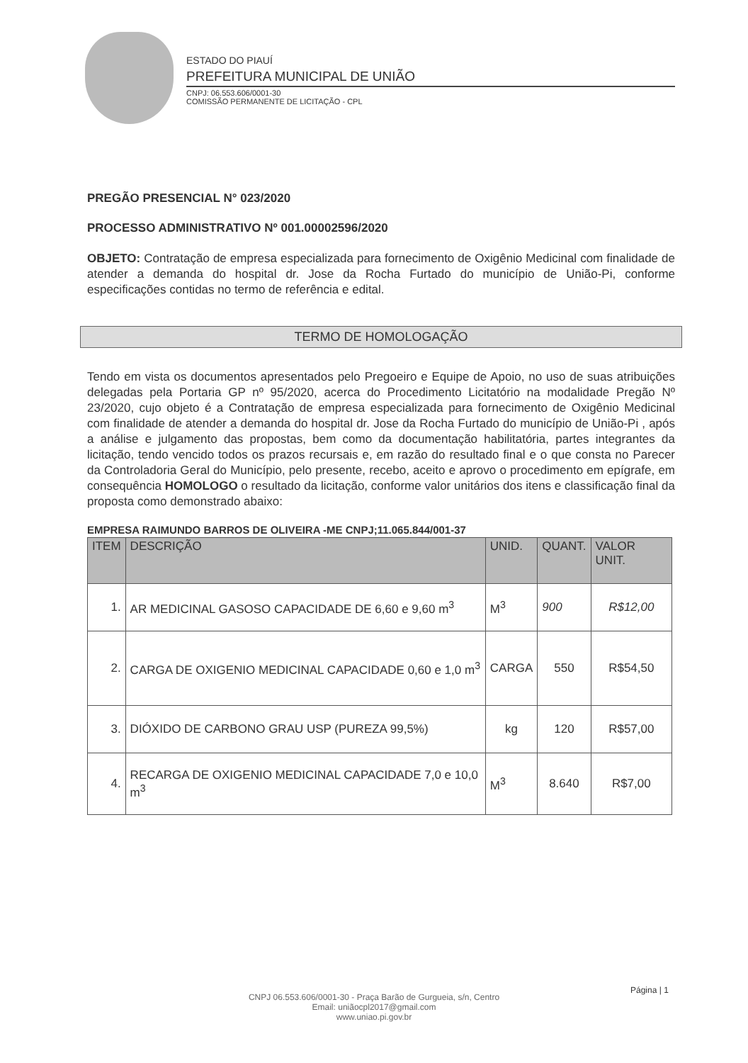ESTADO DO PIAUÍ
PREFEITURA MUNICIPAL DE UNIÃO
CNPJ: 06.553.606/0001-30
COMISSÃO PERMANENTE DE LICITAÇÃO - CPL
PREGÃO PRESENCIAL N° 023/2020
PROCESSO ADMINISTRATIVO Nº 001.00002596/2020
OBJETO: Contratação de empresa especializada para fornecimento de Oxigênio Medicinal com finalidade de atender a demanda do hospital dr. Jose da Rocha Furtado do município de União-Pi, conforme especificações contidas no termo de referência e edital.
TERMO DE HOMOLOGAÇÃO
Tendo em vista os documentos apresentados pelo Pregoeiro e Equipe de Apoio, no uso de suas atribuições delegadas pela Portaria GP nº 95/2020, acerca do Procedimento Licitatório na modalidade Pregão Nº 23/2020, cujo objeto é a Contratação de empresa especializada para fornecimento de Oxigênio Medicinal com finalidade de atender a demanda do hospital dr. Jose da Rocha Furtado do município de União-Pi , após a análise e julgamento das propostas, bem como da documentação habilitatória, partes integrantes da licitação, tendo vencido todos os prazos recursais e, em razão do resultado final e o que consta no Parecer da Controladoria Geral do Município, pelo presente, recebo, aceito e aprovo o procedimento em epígrafe, em consequência HOMOLOGO o resultado da licitação, conforme valor unitários dos itens e classificação final da proposta como demonstrado abaixo:
EMPRESA RAIMUNDO BARROS DE OLIVEIRA -ME CNPJ;11.065.844/001-37
| ITEM | DESCRIÇÃO | UNID. | QUANT. | VALOR UNIT. |
| --- | --- | --- | --- | --- |
| 1. | AR MEDICINAL GASOSO CAPACIDADE DE 6,60 e 9,60 m<sup>3</sup> | M<sup>3</sup> | 900 | R$12,00 |
| 2. | CARGA DE OXIGENIO MEDICINAL CAPACIDADE 0,60 e 1,0 m<sup>3</sup> | CARGA | 550 | R$54,50 |
| 3. | DIÓXIDO DE CARBONO GRAU USP (PUREZA 99,5%) | kg | 120 | R$57,00 |
| 4. | RECARGA DE OXIGENIO MEDICINAL CAPACIDADE 7,0 e 10,0 m<sup>3</sup> | M<sup>3</sup> | 8.640 | R$7,00 |
Página | 1
CNPJ 06.553.606/0001-30 - Praça Barão de Gurgueia, s/n, Centro
Email: uniãocpl2017@gmail.com
www.uniao.pi.gov.br